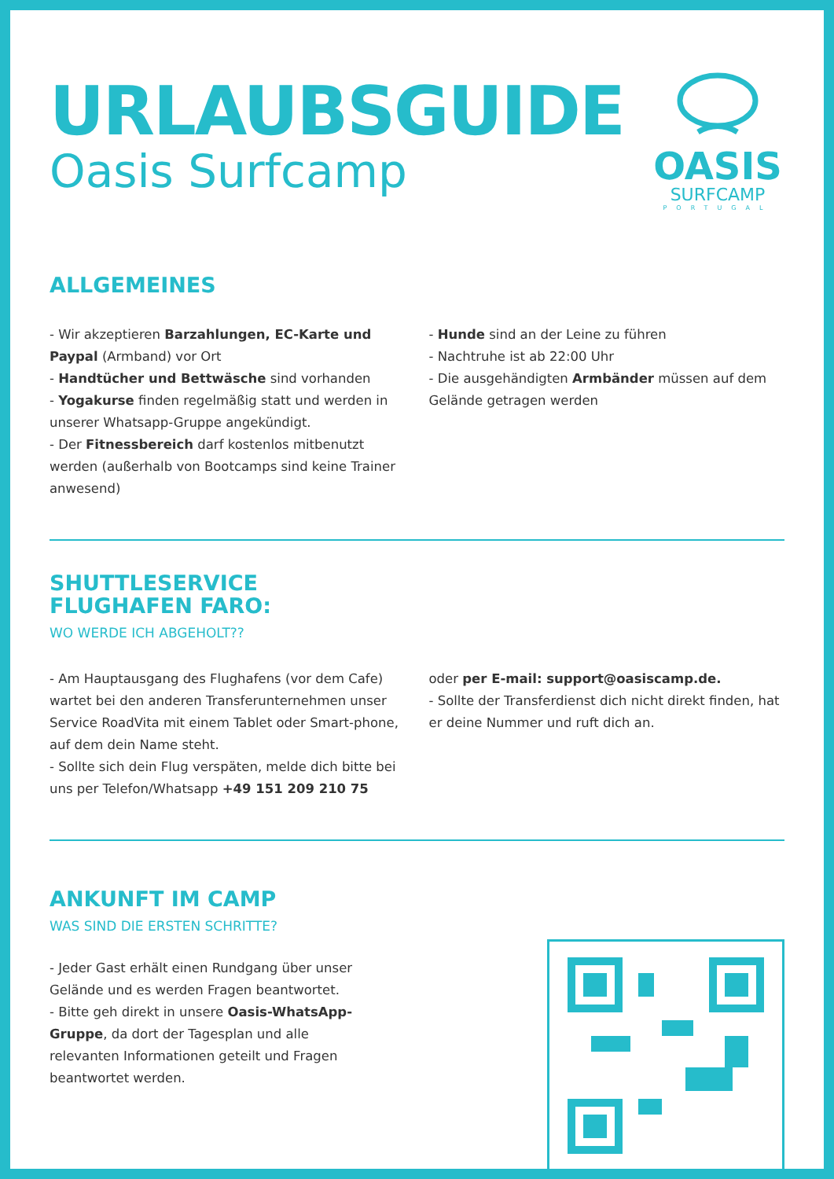URLAUBSGUIDE
Oasis Surfcamp
OASIS
SURFCAMP
PORTUGAL
ALLGEMEINES
- Wir akzeptieren Barzahlungen, EC-Karte und Paypal (Armband) vor Ort
- Handtücher und Bettwäsche sind vorhanden
- Yogakurse finden regelmäßig statt und werden in unserer Whatsapp-Gruppe angekündigt.
- Der Fitnessbereich darf kostenlos mitbenutzt werden (außerhalb von Bootcamps sind keine Trainer anwesend)
- Hunde sind an der Leine zu führen
- Nachtruhe ist ab 22:00 Uhr
- Die ausgehändigten Armbänder müssen auf dem Gelände getragen werden
SHUTTLESERVICE
FLUGHAFEN FARO:
WO WERDE ICH ABGEHOLT??
- Am Hauptausgang des Flughafens (vor dem Cafe) wartet bei den anderen Transferunternehmen unser Service RoadVita mit einem Tablet oder Smart-phone, auf dem dein Name steht.
- Sollte sich dein Flug verspäten, melde dich bitte bei uns per Telefon/Whatsapp +49 151 209 210 75
oder per E-mail: support@oasiscamp.de.
- Sollte der Transferdienst dich nicht direkt finden, hat er deine Nummer und ruft dich an.
ANKUNFT IM CAMP
WAS SIND DIE ERSTEN SCHRITTE?
- Jeder Gast erhält einen Rundgang über unser Gelände und es werden Fragen beantwortet.
- Bitte geh direkt in unsere Oasis-WhatsApp-Gruppe, da dort der Tagesplan und alle relevanten Informationen geteilt und Fragen beantwortet werden.